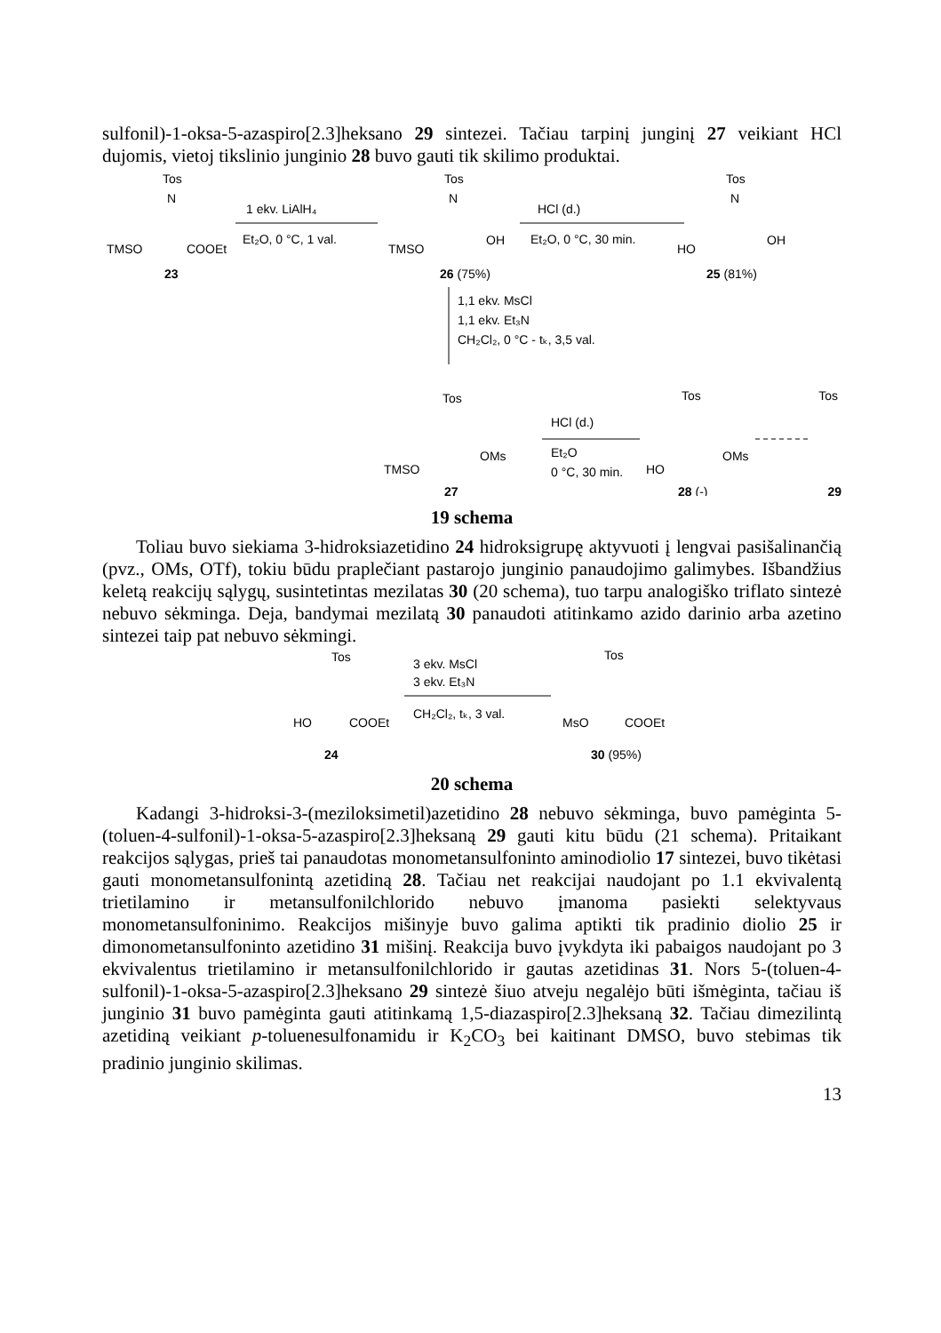sulfonil)-1-oksa-5-azaspiro[2.3]heksano 29 sintezei. Tačiau tarpinį junginį 27 veikiant HCl dujomis, vietoj tikslinio junginio 28 buvo gauti tik skilimo produktai.
Tos
N
TMSO
COOEt
23
1 ekv. LiAlH₄
Et₂O, 0 °C, 1 val.
Tos
N
TMSO
OH
26 (75%)
HCl (d.)
Et₂O, 0 °C, 30 min.
Tos
N
HO
OH
25 (81%)
1,1 ekv. MsCl
1,1 ekv. Et₃N
CH₂Cl₂, 0 °C - tₖ, 3,5 val.
Tos
TMSO
OMs
27
HCl (d.)
Et₂O
0 °C, 30 min.
Tos
HO
OMs
28 (-)
Tos
29
19 schema
Toliau buvo siekiama 3-hidroksiazetidino 24 hidroksigrupę aktyvuoti į lengvai pasišalinančią (pvz., OMs, OTf), tokiu būdu praplečiant pastarojo junginio panaudojimo galimybes. Išbandžius keletą reakcijų sąlygų, susintetintas mezilatas 30 (20 schema), tuo tarpu analogiško triflato sintezė nebuvo sėkminga. Deja, bandymai mezilatą 30 panaudoti atitinkamo azido darinio arba azetino sintezei taip pat nebuvo sėkmingi.
Tos
HO
COOEt
24
3 ekv. MsCl
3 ekv. Et₃N
CH₂Cl₂, tₖ, 3 val.
Tos
MsO
COOEt
30 (95%)
20 schema
Kadangi 3-hidroksi-3-(meziloksimetil)azetidino 28 nebuvo sėkminga, buvo pamėginta 5-(toluen-4-sulfonil)-1-oksa-5-azaspiro[2.3]heksaną 29 gauti kitu būdu (21 schema). Pritaikant reakcijos sąlygas, prieš tai panaudotas monometansulfoninto aminodiolio 17 sintezei, buvo tikėtasi gauti monometansulfonintą azetidiną 28. Tačiau net reakcijai naudojant po 1.1 ekvivalentą trietilamino ir metansulfonilchlorido nebuvo įmanoma pasiekti selektyvaus monometansulfoninimo. Reakcijos mišinyje buvo galima aptikti tik pradinio diolio 25 ir dimonometansulfoninto azetidino 31 mišinį. Reakcija buvo įvykdyta iki pabaigos naudojant po 3 ekvivalentus trietilamino ir metansulfonilchlorido ir gautas azetidinas 31. Nors 5-(toluen-4-sulfonil)-1-oksa-5-azaspiro[2.3]heksano 29 sintezė šiuo atveju negalėjo būti išmėginta, tačiau iš junginio 31 buvo pamėginta gauti atitinkamą 1,5-diazaspiro[2.3]heksaną 32. Tačiau dimezilintą azetidiną veikiant p-toluenesulfonamidu ir K<sub>2</sub>CO<sub>3</sub> bei kaitinant DMSO, buvo stebimas tik pradinio junginio skilimas.
13